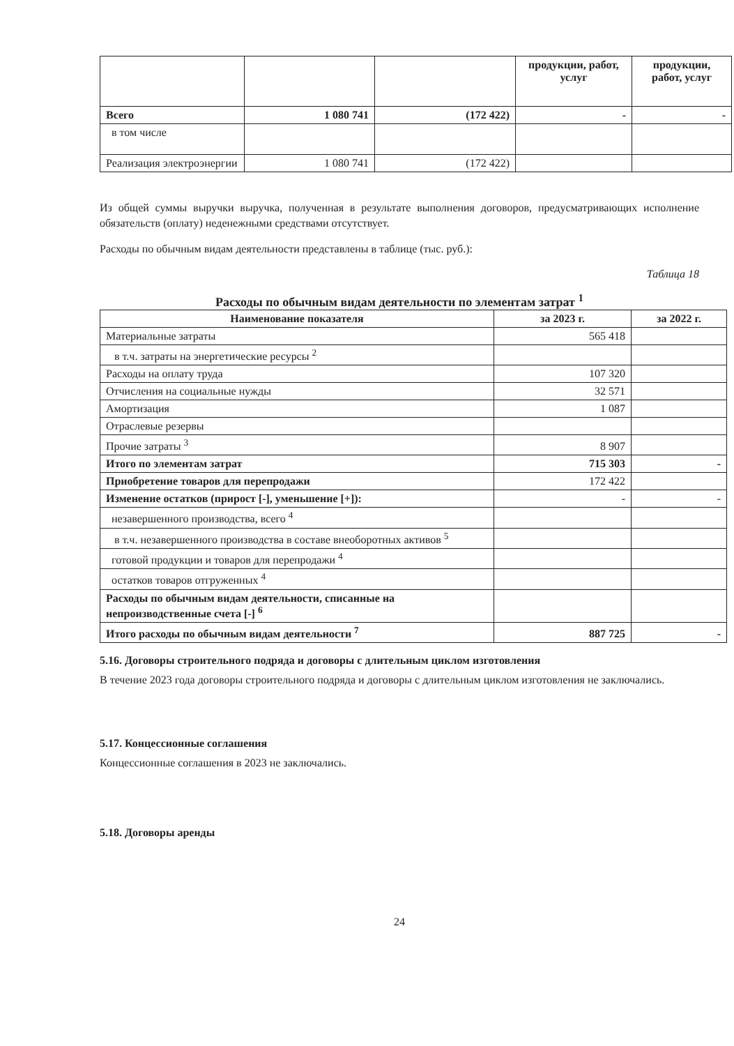| | | | продукции, работ, услуг | продукции, работ, услуг |
| Всего | 1 080 741 | (172 422) | - | - |
| в том числе | | | | |
| Реализация электроэнергии | 1 080 741 | (172 422) | | |
Из общей суммы выручки выручка, полученная в результате выполнения договоров, предусматривающих исполнение обязательств (оплату) неденежными средствами отсутствует.
Расходы по обычным видам деятельности представлены в таблице (тыс. руб.):
Таблица 18
Расходы по обычным видам деятельности по элементам затрат <sup>1</sup>
| Наименование показателя | за 2023 г. | за 2022 г. |
| --- | --- | --- |
| Материальные затраты | 565 418 | |
| в т.ч. затраты на энергетические ресурсы <sup>2</sup> | | |
| Расходы на оплату труда | 107 320 | |
| Отчисления на социальные нужды | 32 571 | |
| Амортизация | 1 087 | |
| Отраслевые резервы | | |
| Прочие затраты <sup>3</sup> | 8 907 | |
| Итого по элементам затрат | 715 303 | - |
| Приобретение товаров для перепродажи | 172 422 | |
| Изменение остатков (прирост [-], уменьшение [+]): | - | - |
| незавершенного производства, всего <sup>4</sup> | | |
| в т.ч. незавершенного производства в составе внеоборотных активов <sup>5</sup> | | |
| готовой продукции и товаров для перепродажи <sup>4</sup> | | |
| остатков товаров отгруженных <sup>4</sup> | | |
| Расходы по обычным видам деятельности, списанные на непроизводственные счета [-] <sup>6</sup> | | |
| Итого расходы по обычным видам деятельности <sup>7</sup> | 887 725 | - |
5.16. Договоры строительного подряда и договоры с длительным циклом изготовления
В течение 2023 года договоры строительного подряда и договоры с длительным циклом изготовления не заключались.
5.17. Концессионные соглашения
Концессионные соглашения в 2023 не заключались.
5.18. Договоры аренды
24